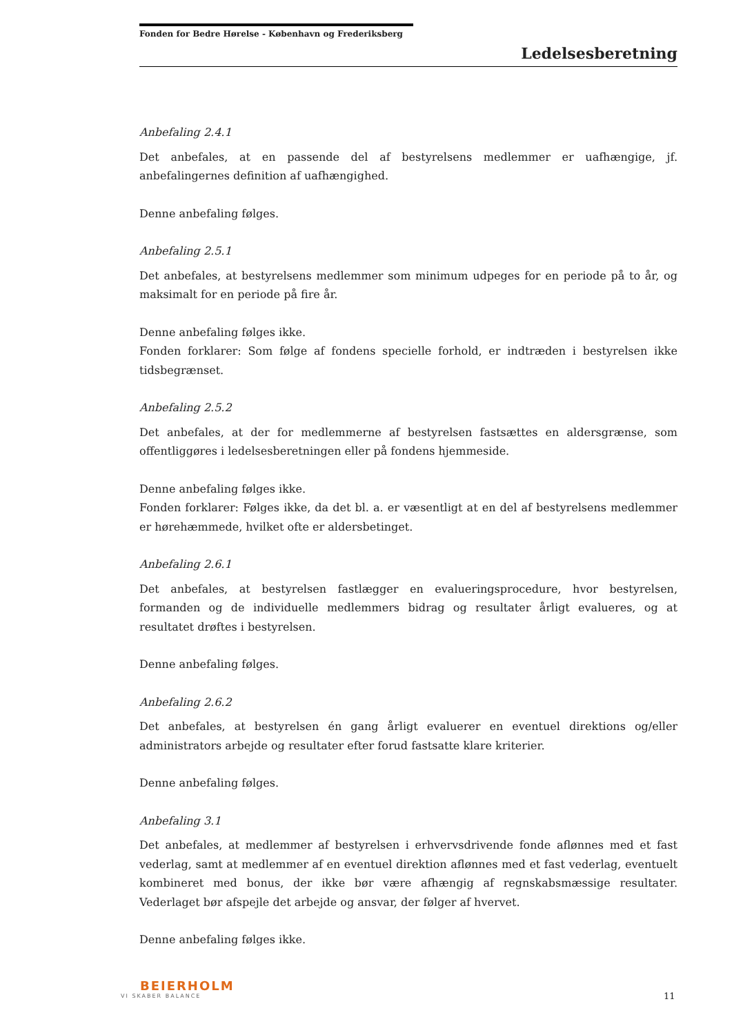Fonden for Bedre Hørelse - København og Frederiksberg
Ledelsesberetning
Anbefaling 2.4.1
Det anbefales, at en passende del af bestyrelsens medlemmer er uafhængige, jf. anbefalingernes definition af uafhængighed.
Denne anbefaling følges.
Anbefaling 2.5.1
Det anbefales, at bestyrelsens medlemmer som minimum udpeges for en periode på to år, og maksimalt for en periode på fire år.
Denne anbefaling følges ikke.
Fonden forklarer: Som følge af fondens specielle forhold, er indtræden i bestyrelsen ikke tidsbegrænset.
Anbefaling 2.5.2
Det anbefales, at der for medlemmerne af bestyrelsen fastsættes en aldersgrænse, som offentliggøres i ledelsesberetningen eller på fondens hjemmeside.
Denne anbefaling følges ikke.
Fonden forklarer: Følges ikke, da det bl. a. er væsentligt at en del af bestyrelsens medlemmer er hørehæmmede, hvilket ofte er aldersbetinget.
Anbefaling 2.6.1
Det anbefales, at bestyrelsen fastlægger en evalueringsprocedure, hvor bestyrelsen, formanden og de individuelle medlemmers bidrag og resultater årligt evalueres, og at resultatet drøftes i bestyrelsen.
Denne anbefaling følges.
Anbefaling 2.6.2
Det anbefales, at bestyrelsen én gang årligt evaluerer en eventuel direktions og/eller administrators arbejde og resultater efter forud fastsatte klare kriterier.
Denne anbefaling følges.
Anbefaling 3.1
Det anbefales, at medlemmer af bestyrelsen i erhvervsdrivende fonde aflønnes med et fast vederlag, samt at medlemmer af en eventuel direktion aflønnes med et fast vederlag, eventuelt kombineret med bonus, der ikke bør være afhængig af regnskabsmæssige resultater. Vederlaget bør afspejle det arbejde og ansvar, der følger af hvervet.
Denne anbefaling følges ikke.
BEIERHOLM
VI SKABER BALANCE
11